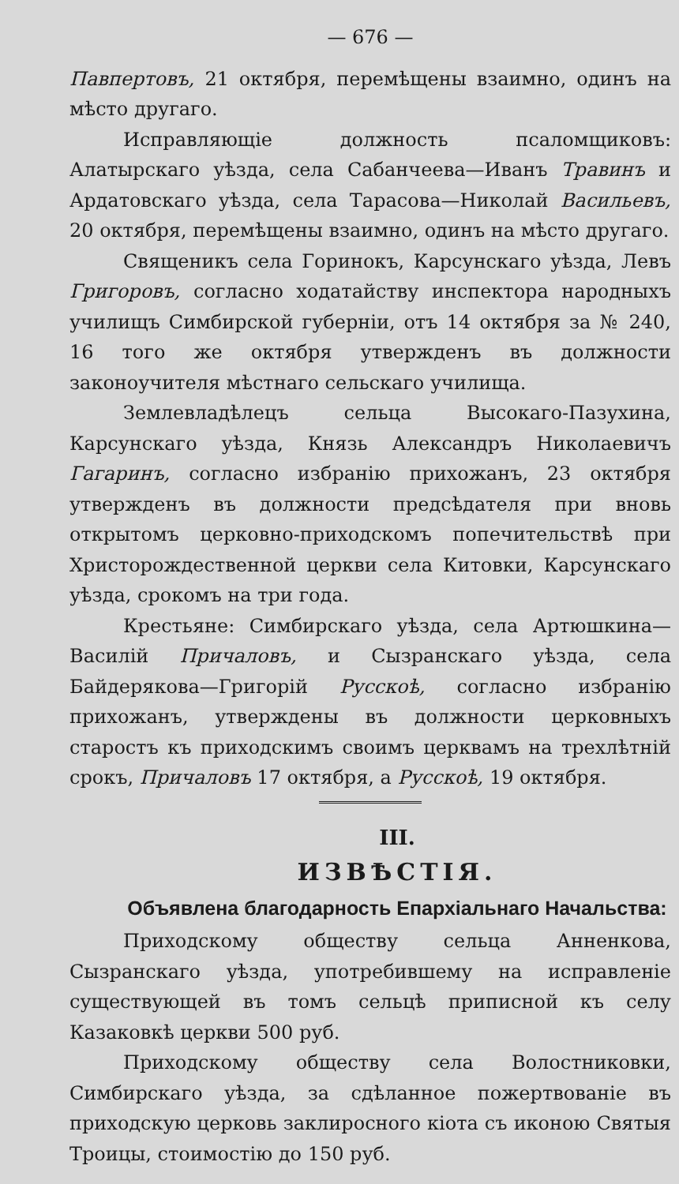— 676 —
Павпертовъ, 21 октября, перемѣщены взаимно, одинъ на мѣсто другаго.
Исправляющіе должность псаломщиковъ: Алатырскаго уѣзда, села Сабанчеева—Иванъ Травинъ и Ардатовскаго уѣзда, села Тарасова—Николай Васильевъ, 20 октября, перемѣщены взаимно, одинъ на мѣсто другаго.
Священикъ села Горинокъ, Карсунскаго уѣзда, Левъ Григоровъ, согласно ходатайству инспектора народныхъ училищъ Симбирской губерніи, отъ 14 октября за № 240, 16 того же октября утвержденъ въ должности законоучителя мѣстнаго сельскаго училища.
Землевладѣлецъ сельца Высокаго-Пазухина, Карсунскаго уѣзда, Князь Александръ Николаевичъ Гагаринъ, согласно избранію прихожанъ, 23 октября утвержденъ въ должности предсѣдателя при вновь открытомъ церковно-приходскомъ попечительствѣ при Христорождественной церкви села Китовки, Карсунскаго уѣзда, срокомъ на три года.
Крестьяне: Симбирскаго уѣзда, села Артюшкина—Василій Причаловъ, и Сызранскаго уѣзда, села Байдерякова—Григорій Русскоѣ, согласно избранію прихожанъ, утверждены въ должности церковныхъ старостъ къ приходскимъ своимъ церквамъ на трехлѣтній срокъ, Причаловъ 17 октября, а Русскоѣ, 19 октября.
III.
ИЗВѢСТІЯ.
Объявлена благодарность Епархіальнаго Начальства:
Приходскому обществу сельца Анненкова, Сызранскаго уѣзда, употребившему на исправленіе существующей въ томъ сельцѣ приписной къ селу Казаковкѣ церкви 500 руб.
Приходскому обществу села Волостниковки, Симбирскаго уѣзда, за сдѣланное пожертвованіе въ приходскую церковь заклиросного кіота съ иконою Святыя Троицы, стоимостію до 150 руб.